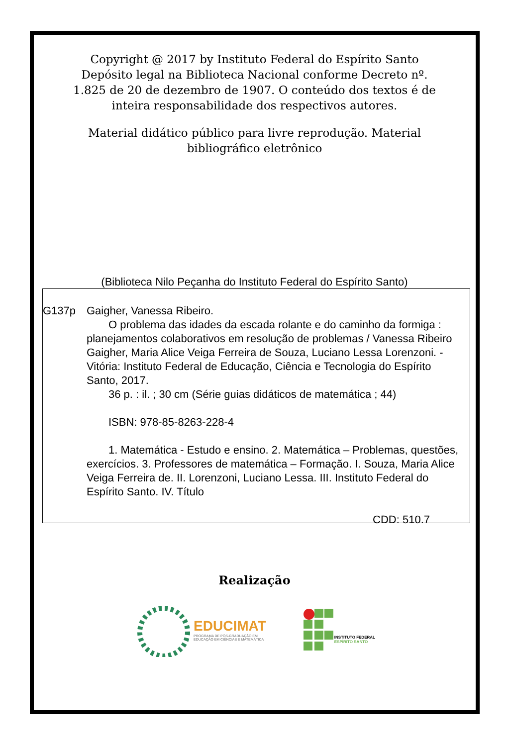Copyright @ 2017 by Instituto Federal do Espírito Santo Depósito legal na Biblioteca Nacional conforme Decreto nº. 1.825 de 20 de dezembro de 1907. O conteúdo dos textos é de inteira responsabilidade dos respectivos autores.
Material didático público para livre reprodução. Material bibliográfico eletrônico
(Biblioteca Nilo Peçanha do Instituto Federal do Espírito Santo)
G137p Gaigher, Vanessa Ribeiro.
O problema das idades da escada rolante e do caminho da formiga : planejamentos colaborativos em resolução de problemas / Vanessa Ribeiro Gaigher, Maria Alice Veiga Ferreira de Souza, Luciano Lessa Lorenzoni. - Vitória: Instituto Federal de Educação, Ciência e Tecnologia do Espírito Santo, 2017.
36 p. : il. ; 30 cm (Série guias didáticos de matemática ; 44)
ISBN: 978-85-8263-228-4
1. Matemática - Estudo e ensino. 2. Matemática – Problemas, questões, exercícios. 3. Professores de matemática – Formação. I. Souza, Maria Alice Veiga Ferreira de. II. Lorenzoni, Luciano Lessa. III. Instituto Federal do Espírito Santo. IV. Título
CDD: 510.7
Realização
EDUCIMAT
PROGRAMA DE PÓS-GRADUAÇÃO EM
EDUCAÇÃO EM CIÊNCIAS E MATEMÁTICA
INSTITUTO FEDERAL
ESPÍRITO SANTO